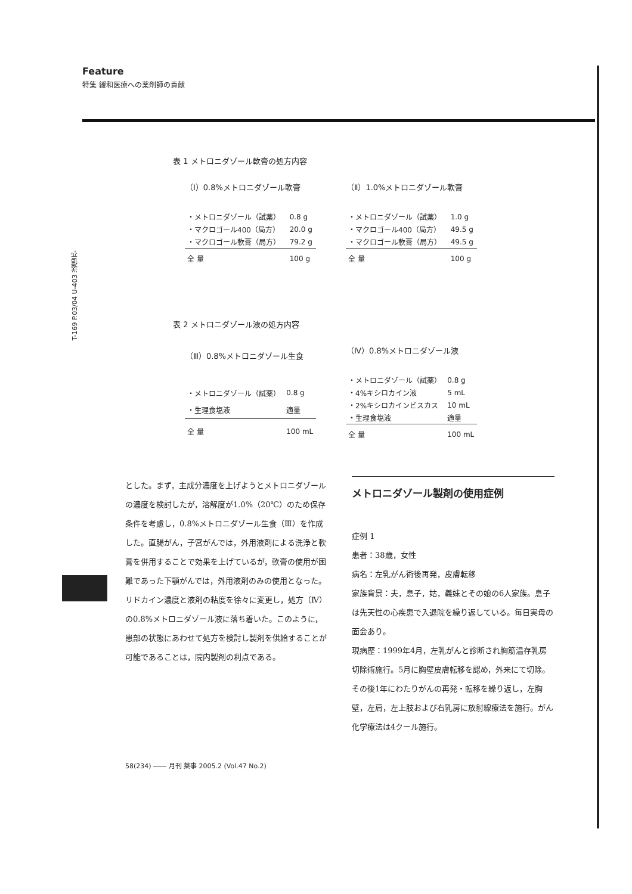Feature
特集 緩和医療への薬剤師の貢献
T-169 P.03/04 U-403 送信元-
表 1 メトロニダゾール軟膏の処方内容
| （Ⅰ）0.8%メトロニダゾール軟膏 | |
| --- | --- |
| ・メトロニダゾール（試薬） | 0.8 g |
| ・マクロゴール400（局方） | 20.0 g |
| ・マクロゴール軟膏（局方） | 79.2 g |
| 全 量 | 100 g |
| （Ⅱ）1.0%メトロニダゾール軟膏 | |
| --- | --- |
| ・メトロニダゾール（試薬） | 1.0 g |
| ・マクロゴール400（局方） | 49.5 g |
| ・マクロゴール軟膏（局方） | 49.5 g |
| 全 量 | 100 g |
表 2 メトロニダゾール液の処方内容
| （Ⅲ）0.8%メトロニダゾール生食 | |
| --- | --- |
| ・メトロニダゾール（試薬） | 0.8 g |
| ・生理食塩液 | 適量 |
| 全 量 | 100 mL |
| （Ⅳ）0.8%メトロニダゾール液 | |
| --- | --- |
| ・メトロニダゾール（試薬） | 0.8 g |
| ・4%キシロカイン液 | 5 mL |
| ・2%キシロカインビスカス | 10 mL |
| ・生理食塩液 | 適量 |
| 全 量 | 100 mL |
とした。まず，主成分濃度を上げようとメトロニダゾールの濃度を検討したが，溶解度が1.0%（20℃）のため保存条件を考慮し，0.8%メトロニダゾール生食（Ⅲ）を作成した。直腸がん，子宮がんでは，外用液剤による洗浄と軟膏を併用することで効果を上げているが，軟膏の使用が困難であった下顎がんでは，外用液剤のみの使用となった。リドカイン濃度と液剤の粘度を徐々に変更し，処方（Ⅳ）の0.8%メトロニダゾール液に落ち着いた。このように，患部の状態にあわせて処方を検討し製剤を供給することが可能であることは，院内製剤の利点である。
メトロニダゾール製剤の使用症例
症例 1
患者：38歳，女性
病名：左乳がん術後再発，皮膚転移
家族背景：夫，息子，姑，義妹とその娘の6人家族。息子は先天性の心疾患で入退院を繰り返している。毎日実母の面会あり。
現病歴：1999年4月，左乳がんと診断され胸筋温存乳房切除術施行。5月に胸壁皮膚転移を認め，外来にて切除。その後1年にわたりがんの再発・転移を繰り返し，左胸壁，左肩，左上肢および右乳房に放射線療法を施行。がん化学療法は4クール施行。
58(234) ―― 月刊 薬事 2005.2 (Vol.47 No.2)